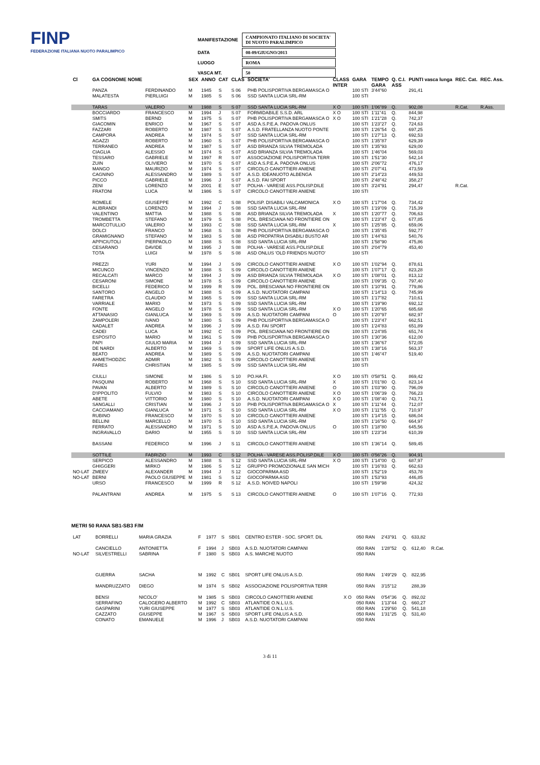FINP
FEDERAZIONE ITALIANA NUOTO PARALIMPICO
| MANIFESTAZIONE | CAMPIONATO ITALIANO DI SOCIETA' DI NUOTO PARALIMPICO |
| DATA | 08-09/GIUGNO/2013 |
| LUOGO | ROMA |
| VASCA MT. | 50 |
| Cl | GA COGNOME NOME | | SEX | ANNO | CAT | CLAS | SOCIETA' | CLASS | GARA | TEMPO | Q. C.I. | PUNTI vasca lunga | REC. Cat. | REC. Ass. |
| --- | --- | --- | --- | --- | --- | --- | --- | --- | --- | --- | --- | --- | --- | --- |
| | | | | | | | | INTER | | GARA | ASS | | | |
| | PANZA | FERDINANDO | M | 1945 | S | S 06 | PHB POLISPORTIVA BERGAMASCA O | | 100 STI | 3'44"60 | | 291,41 | | |
| | MALATESTA | PIERLUIGI | M | 1985 | S | S 06 | SSD SANTA LUCIA SRL-RM | | 100 STI | | | | | |
| | TARAS | VALERIO | M | 1988 | S | S 07 | SSD SANTA LUCIA SRL-RM | X O | 100 STI | 1'06"89 | Q. | 902,08 | R.Cat. | R.Ass. |
| | BOCCIARDO | FRANCESCO | M | 1994 | J | S 07 | FORMIDABILE S.S.D. ARL | X O | 100 STI | 1'11"41 | Q. | 844,98 | | |
| | SMITS | BERND | M | 1975 | S | S 07 | PHB POLISPORTIVA BERGAMASCA O | X O | 100 STI | 1'21"28 | Q. | 742,37 | | |
| | GIACOMIN | ENRICO | M | 1967 | S | S 07 | ASD A.S.P.E.A. PADOVA ONLUS | | 100 STI | 1'23"27 | Q. | 724,63 | | |
| | FAZZARI | ROBERTO | M | 1987 | S | S 07 | A.S.D. FRATELLANZA NUOTO PONTE | | 100 STI | 1'26"54 | Q. | 697,25 | | |
| | CAMPORA | ANDREA | M | 1974 | S | S 07 | SSD SANTA LUCIA SRL-RM | | 100 STI | 1'27"13 | Q. | 692,53 | | |
| | AGAZZI | ROBERTO | M | 1960 | S | S 07 | PHB POLISPORTIVA BERGAMASCA O | | 100 STI | 1'35"87 | | 629,39 | | |
| | TERRANEO | ANDREA | M | 1987 | S | S 07 | ASD BRIANZA SILVIA TREMOLADA | | 100 STI | 1'35"93 | | 629,00 | | |
| | CIAGLIA | ALESSIO | M | 1974 | S | S 07 | ASD BRIANZA SILVIA TREMOLADA | | 100 STI | 1'46"04 | | 569,03 | | |
| | TESSARO | GABRIELE | M | 1997 | R | S 07 | ASSOCIAZIONE POLISPORTIVA TERR | | 100 STI | 1'51"30 | | 542,14 | | |
| | ZUIN | OLIVIERO | M | 1970 | S | S 07 | ASD A.S.P.E.A. PADOVA ONLUS | | 100 STI | 2'06"72 | | 476,17 | | |
| | MANGO | MAURIZIO | M | 1974 | S | S 07 | CIRCOLO CANOTTIERI ANIENE | | 100 STI | 2'07"41 | | 473,59 | | |
| | CAGNINO | ALESSANDRO | M | 1989 | S | S 07 | A.S.D. IDEANUOTO ALBENGA | | 100 STI | 2'14"23 | | 449,53 | | |
| | PICCO | GABRIELE | M | 1996 | J | S 07 | A.S.D. FAI SPORT | | 100 STI | 2'48"42 | | 358,27 | | |
| | ZENI | LORENZO | M | 2001 | E | S 07 | POLHA - VARESE ASS.POLISP.DILE | | 100 STI | 3'24"91 | | 294,47 | R.Cat. | |
| | FRATONI | LUCA | M | 1986 | S | S 07 | CIRCOLO CANOTTIERI ANIENE | | 100 STI | | | | | |
| | ROMELE | GIUSEPPE | M | 1992 | C | S 08 | POLISP. DISABILI VALCAMONICA | X O | 100 STI | 1'17"04 | Q. | 734,42 | | |
| | ALIBRANDI | LORENZO | M | 1994 | J | S 08 | SSD SANTA LUCIA SRL-RM | | 100 STI | 1'19"09 | Q. | 715,39 | | |
| | VALENTINO | MATTIA | M | 1988 | S | S 08 | ASD BRIANZA SILVIA TREMOLADA | X | 100 STI | 1'20"77 | Q. | 706,63 | | |
| | TROMBETTA | STEFANO | M | 1979 | S | S 08 | POL. BRESCIANA NO FRONTIERE ON | | 100 STI | 1'23"47 | Q. | 677,85 | | |
| | MARCOTULLIO | VALERIO | M | 1993 | C | S 08 | SSD SANTA LUCIA SRL-RM | X | 100 STI | 1'25"85 | Q. | 659,06 | | |
| | DOLCI | FRANCO | M | 1968 | S | S 08 | PHB POLISPORTIVA BERGAMASCA O | | 100 STI | 1'35"45 | | 592,77 | | |
| | GRAMIGNANO | STEFANO | M | 1983 | S | S 08 | ASD PROPATRIA DISABILI BUSTO AR | | 100 STI | 1'44"63 | | 540,76 | | |
| | APPICIUTOLI | PIERPAOLO | M | 1988 | S | S 08 | SSD SANTA LUCIA SRL-RM | | 100 STI | 1'58"90 | | 475,86 | | |
| | CESARANO | DAVIDE | M | 1995 | J | S 08 | POLHA - VARESE ASS.POLISP.DILE | | 100 STI | 2'04"79 | | 453,40 | | |
| | TOTA | LUIGI | M | 1978 | S | S 08 | ASD ONLUS 'OLD FRIENDS NUOTO' | | 100 STI | | | | | |
| | PREZZI | YURI | M | 1994 | J | S 09 | CIRCOLO CANOTTIERI ANIENE | X O | 100 STI | 1'02"94 | Q. | 878,61 | | |
| | MICUNCO | VINCENZO | M | 1988 | S | S 09 | CIRCOLO CANOTTIERI ANIENE | | 100 STI | 1'07"17 | Q. | 823,28 | | |
| | RECALCATI | MARCO | M | 1994 | J | S 09 | ASD BRIANZA SILVIA TREMOLADA | X O | 100 STI | 1'08"01 | Q. | 813,12 | | |
| | CESARONI | SIMONE | M | 1978 | S | S 09 | CIRCOLO CANOTTIERI ANIENE | | 100 STI | 1'09"35 | Q. | 797,40 | | |
| | BICELLI | FEDERICO | M | 1999 | R | S 09 | POL. BRESCIANA NO FRONTIERE ON | | 100 STI | 1'10"91 | Q. | 779,86 | | |
| | SANTORO | ANGELO | M | 1988 | S | S 09 | A.S.D. NUOTATORI CAMPANI | | 100 STI | 1'14"13 | Q. | 745,99 | | |
| | FARETRA | CLAUDIO | M | 1965 | S | S 09 | SSD SANTA LUCIA SRL-RM | | 100 STI | 1'17"82 | | 710,61 | | |
| | VARRIALE | MARIO | M | 1973 | S | S 09 | SSD SANTA LUCIA SRL-RM | | 100 STI | 1'19"90 | | 692,12 | | |
| | FONTE | ANGELO | M | 1978 | S | S 09 | SSD SANTA LUCIA SRL-RM | X O | 100 STI | 1'20"65 | | 685,68 | | |
| | ATTANASIO | GIANLUCA | M | 1969 | S | S 09 | A.S.D. NUOTATORI CAMPANI | O | 100 STI | 1'20"97 | | 682,97 | | |
| | ZAMPOLERI | IVANO | M | 1980 | S | S 09 | PHB POLISPORTIVA BERGAMASCA O | | 100 STI | 1'23"47 | | 662,51 | | |
| | NADALET | ANDREA | M | 1996 | J | S 09 | A.S.D. FAI SPORT | | 100 STI | 1'24"83 | | 651,89 | | |
| | CADEI | LUCA | M | 1992 | C | S 09 | POL. BRESCIANA NO FRONTIERE ON | | 100 STI | 1'24"85 | | 651,74 | | |
| | ESPOSITO | MARIO | M | 1961 | S | S 09 | PHB POLISPORTIVA BERGAMASCA O | | 100 STI | 1'30"36 | | 612,00 | | |
| | PAPI | GIULIO MARIA | M | 1994 | J | S 09 | SSD SANTA LUCIA SRL-RM | | 100 STI | 1'36"67 | | 572,05 | | |
| | DE NARDI | ALBERTO | M | 1969 | S | S 09 | SPORT LIFE ONLUS A.S.D. | | 100 STI | 1'38"16 | | 563,37 | | |
| | BEATO | ANDREA | M | 1989 | S | S 09 | A.S.D. NUOTATORI CAMPANI | | 100 STI | 1'46"47 | | 519,40 | | |
| | AHMETHODZIC | ADMIR | M | 1982 | S | S 09 | CIRCOLO CANOTTIERI ANIENE | | 100 STI | | | | | |
| | FARES | CHRISTIAN | M | 1985 | S | S 09 | SSD SANTA LUCIA SRL-RM | | 100 STI | | | | | |
| | CIULLI | SIMONE | M | 1986 | S | S 10 | PO.HA.FI. | X O | 100 STI | 0'58"51 | Q. | 869,42 | | |
| | PASQUINI | ROBERTO | M | 1968 | S | S 10 | SSD SANTA LUCIA SRL-RM | X | 100 STI | 1'01"80 | Q. | 823,14 | | |
| | PAVAN | ALBERTO | M | 1989 | S | S 10 | CIRCOLO CANOTTIERI ANIENE | O | 100 STI | 1'03"90 | Q. | 796,09 | | |
| | D'IPPOLITO | FULVIO | M | 1983 | S | S 10 | CIRCOLO CANOTTIERI ANIENE | X O | 100 STI | 1'06"39 | Q. | 766,23 | | |
| | ABETE | VITTORIO | M | 1980 | S | S 10 | A.S.D. NUOTATORI CAMPANI | X O | 100 STI | 1'08"40 | Q. | 743,71 | | |
| | SANGALLI | CRISTIAN | M | 1996 | J | S 10 | PHB POLISPORTIVA BERGAMASCA O | X | 100 STI | 1'11"44 | Q. | 712,07 | | |
| | CACCIAMANO | GIANLUCA | M | 1971 | S | S 10 | SSD SANTA LUCIA SRL-RM | X O | 100 STI | 1'11"55 | Q. | 710,97 | | |
| | RUBINO | FRANCESCO | M | 1970 | S | S 10 | CIRCOLO CANOTTIERI ANIENE | | 100 STI | 1'14"15 | Q. | 686,04 | | |
| | BELLINI | MARCELLO | M | 1970 | S | S 10 | SSD SANTA LUCIA SRL-RM | | 100 STI | 1'16"50 | Q. | 664,97 | | |
| | FERRATO | ALESSANDRO | M | 1971 | S | S 10 | ASD A.S.P.E.A. PADOVA ONLUS | O | 100 STI | 1'18"80 | | 645,56 | | |
| | INGRAVALLO | DARIO | M | 1955 | S | S 10 | SSD SANTA LUCIA SRL-RM | | 100 STI | 1'23"34 | | 610,39 | | |
| | BASSANI | FEDERICO | M | 1996 | J | S 11 | CIRCOLO CANOTTIERI ANIENE | | 100 STI | 1'36"14 | Q. | 589,45 | | |
| | SOTTILE | FABRIZIO | M | 1993 | C | S 12 | POLHA - VARESE ASS.POLISP.DILE | X O | 100 STI | 0'56"26 | Q. | 904,91 | | |
| | SERPICO | ALESSANDRO | M | 1988 | S | S 12 | SSD SANTA LUCIA SRL-RM | X O | 100 STI | 1'14"00 | Q. | 687,97 | | |
| | GHIGGERI | MIRKO | M | 1986 | S | S 12 | GRUPPO PROMOZIONALE SAN MICH | | 100 STI | 1'16"83 | Q. | 662,63 | | |
| NO-LAT | ZMEEV | ALEXANDER | M | 1994 | J | S 12 | GIOCOPARMA ASD | | 100 STI | 1'52"19 | | 453,78 | | |
| NO-LAT | BERNI | PAOLO GIUSEPPE | M | 1981 | S | S 12 | GIOCOPARMA ASD | | 100 STI | 1'53"93 | | 446,85 | | |
| | URSO | FRANCESCO | M | 1999 | R | S 12 | A.S.D. NOIVED NAPOLI | | 100 STI | 1'59"98 | | 424,32 | | |
| | PALANTRANI | ANDREA | M | 1975 | S | S 13 | CIRCOLO CANOTTIERI ANIENE | O | 100 STI | 1'07"16 | Q. | 772,93 | | |
METRI 50 RANA SB1-SB3 F/M
| LAT | BORRELLI | MARIA GRAZIA | F | 1977 | S | SB01 | CENTRO ESTER - SOC. SPORT. DIL | | 050 RAN | 2'43"91 | Q. | 633,82 | |
| | CANCIELLO | ANTONIETTA | F | 1994 | J | SB03 | A.S.D. NUOTATORI CAMPANI | | 050 RAN | 1'28"52 | Q. | 612,40 | R.Cat. |
| NO-LAT | SILVESTRELLI | SABRINA | F | 1980 | S | SB03 | A.S. MARCHE NUOTO | | 050 RAN | | | | |
| | GUERRA | SACHA | M | 1992 | C | SB01 | SPORT LIFE ONLUS A.S.D. | | 050 RAN | 1'49"29 | Q. | 822,95 | |
| | MANDRUZZATO | DIEGO | M | 1974 | S | SB02 | ASSOCIAZIONE POLISPORTIVA TERR | | 050 RAN | 3'15"12 | | 288,39 | |
| | BENSI | NICOLO' | M | 1985 | S | SB03 | CIRCOLO CANOTTIERI ANIENE | X O | 050 RAN | 0'54"36 | Q. | 892,02 | |
| | SERRAFINO | CALOGERO ALBERTO | M | 1992 | C | SB03 | ATLANTIDE O.N.L.U.S. | | 050 RAN | 1'13"44 | Q. | 660,27 | |
| | GASPARINI | YURI GIUSEPPE | M | 1977 | S | SB03 | ATLANTIDE O.N.L.U.S. | | 050 RAN | 1'29"60 | Q. | 541,18 | |
| | CAZZATO | GIUSEPPE | M | 1967 | S | SB03 | SPORT LIFE ONLUS A.S.D. | | 050 RAN | 1'31"25 | Q. | 531,40 | |
| | CONATO | EMANUELE | M | 1996 | J | SB03 | A.S.D. NUOTATORI CAMPANI | | 050 RAN | | | | |
3 di 11